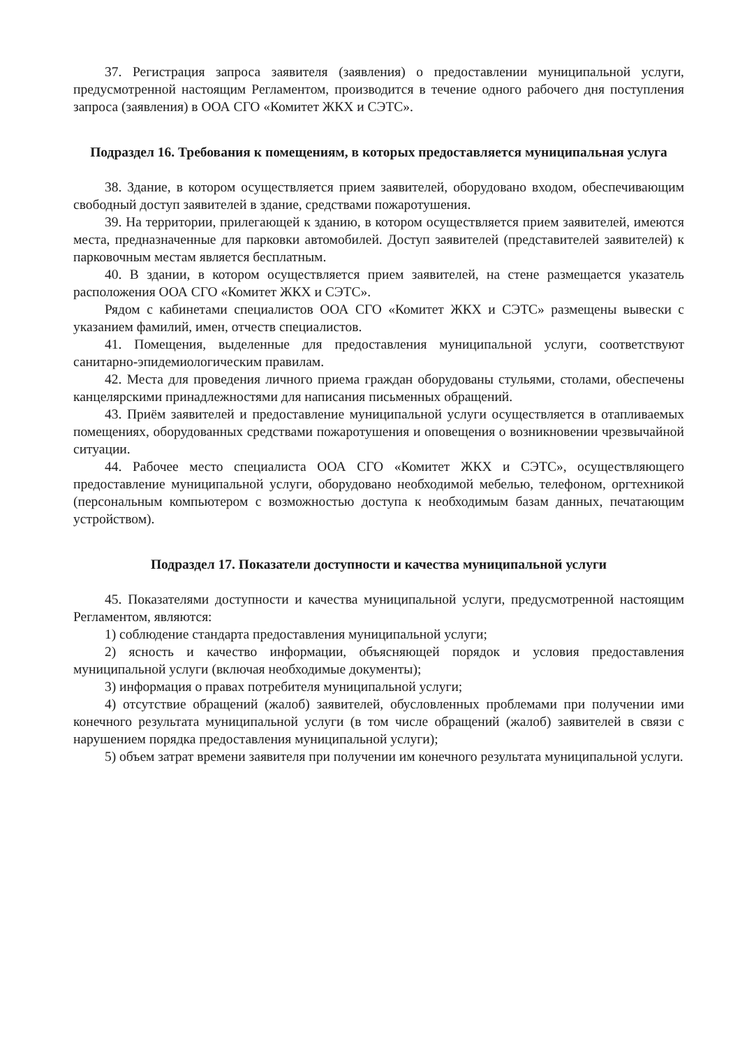37. Регистрация запроса заявителя (заявления) о предоставлении муниципальной услуги, предусмотренной настоящим Регламентом, производится в течение одного рабочего дня поступления запроса (заявления) в ООА СГО «Комитет ЖКХ и СЭТС».
Подраздел 16. Требования к помещениям, в которых предоставляется муниципальная услуга
38. Здание, в котором осуществляется прием заявителей, оборудовано входом, обеспечивающим свободный доступ заявителей в здание, средствами пожаротушения.
39. На территории, прилегающей к зданию, в котором осуществляется прием заявителей, имеются места, предназначенные для парковки автомобилей. Доступ заявителей (представителей заявителей) к парковочным местам является бесплатным.
40. В здании, в котором осуществляется прием заявителей, на стене размещается указатель расположения ООА СГО «Комитет ЖКХ и СЭТС».
Рядом с кабинетами специалистов ООА СГО «Комитет ЖКХ и СЭТС» размещены вывески с указанием фамилий, имен, отчеств специалистов.
41. Помещения, выделенные для предоставления муниципальной услуги, соответствуют санитарно-эпидемиологическим правилам.
42. Места для проведения личного приема граждан оборудованы стульями, столами, обеспечены канцелярскими принадлежностями для написания письменных обращений.
43. Приём заявителей и предоставление муниципальной услуги осуществляется в отапливаемых помещениях, оборудованных средствами пожаротушения и оповещения о возникновении чрезвычайной ситуации.
44. Рабочее место специалиста ООА СГО «Комитет ЖКХ и СЭТС», осуществляющего предоставление муниципальной услуги, оборудовано необходимой мебелью, телефоном, оргтехникой (персональным компьютером с возможностью доступа к необходимым базам данных, печатающим устройством).
Подраздел 17. Показатели доступности и качества муниципальной услуги
45. Показателями доступности и качества муниципальной услуги, предусмотренной настоящим Регламентом, являются:
1) соблюдение стандарта предоставления муниципальной услуги;
2) ясность и качество информации, объясняющей порядок и условия предоставления муниципальной услуги (включая необходимые документы);
3) информация о правах потребителя муниципальной услуги;
4) отсутствие обращений (жалоб) заявителей, обусловленных проблемами при получении ими конечного результата муниципальной услуги (в том числе обращений (жалоб) заявителей в связи с нарушением порядка предоставления муниципальной услуги);
5) объем затрат времени заявителя при получении им конечного результата муниципальной услуги.